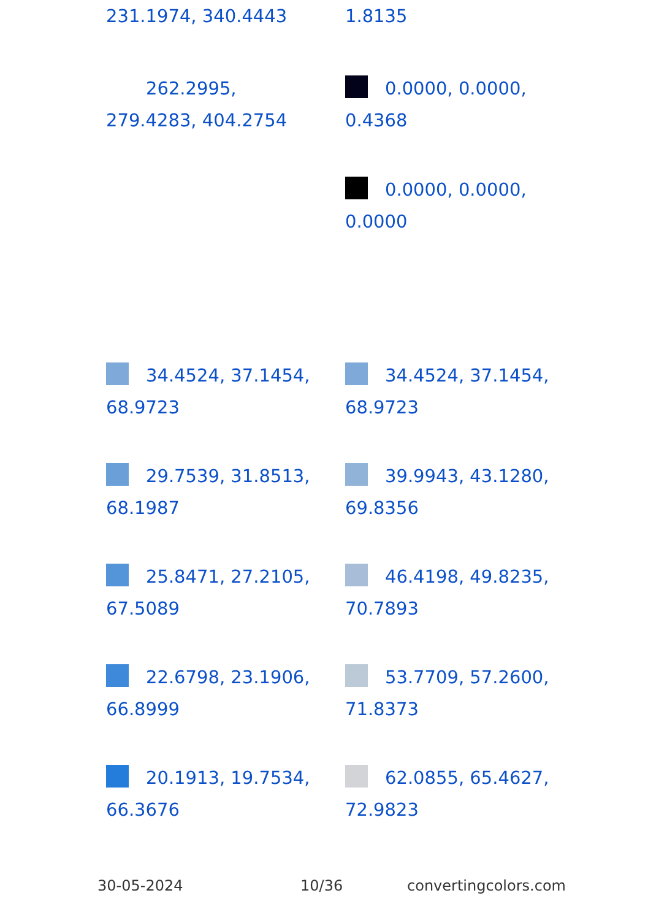231.1974, 340.4443 1.8135
262.2995, 279.4283, 404.2754
0.0000, 0.0000, 0.4368
0.0000, 0.0000, 0.0000
34.4524, 37.1454, 68.9723
34.4524, 37.1454, 68.9723
29.7539, 31.8513, 68.1987
39.9943, 43.1280, 69.8356
25.8471, 27.2105, 67.5089
46.4198, 49.8235, 70.7893
22.6798, 23.1906, 66.8999
53.7709, 57.2600, 71.8373
20.1913, 19.7534, 66.3676
62.0855, 65.4627, 72.9823
30-05-2024 10/36 convertingcolors.com